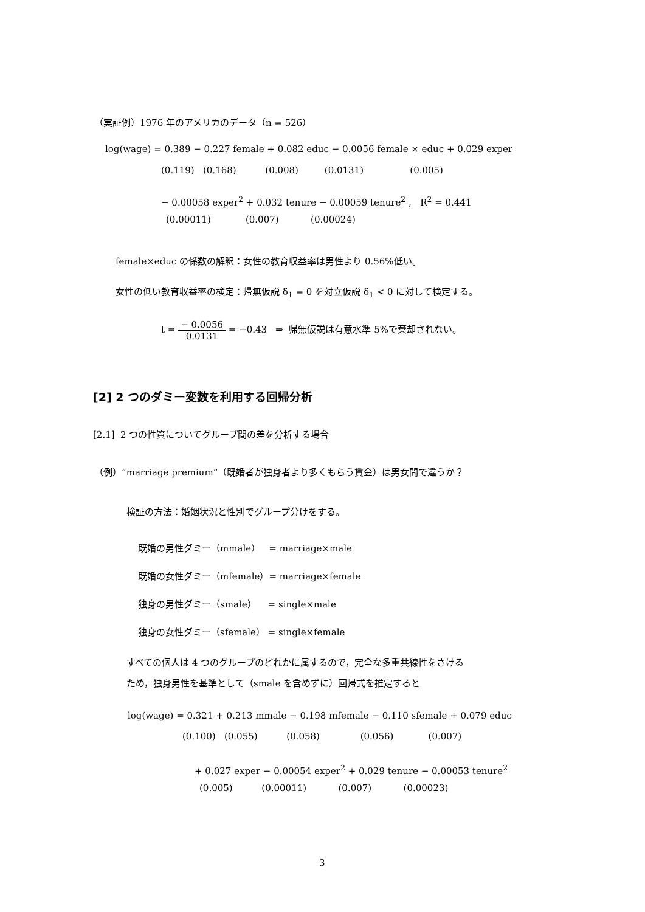（実証例）1976 年のアメリカのデータ（n = 526）
log(wage) = 0.389 − 0.227 female + 0.082 educ − 0.0056 female × educ + 0.029 exper
(0.119) (0.168) (0.008) (0.0131) (0.005)
− 0.00058 exper<sup>2</sup> + 0.032 tenure − 0.00059 tenure<sup>2</sup> , R<sup>2</sup> = 0.441
(0.00011) (0.007) (0.00024)
female×educ の係数の解釈：女性の教育収益率は男性より 0.56%低い。
女性の低い教育収益率の検定：帰無仮説 δ<sub>1</sub> = 0 を対立仮説 δ<sub>1</sub> < 0 に対して検定する。
t = − 0.0056 0.0131 = −0.43 ⇒ 帰無仮説は有意水準 5%で棄却されない。
[2] 2 つのダミー変数を利用する回帰分析
[2.1] 2 つの性質についてグループ間の差を分析する場合
（例）“marriage premium”（既婚者が独身者より多くもらう賃金）は男女間で違うか？
検証の方法：婚姻状況と性別でグループ分けをする。
既婚の男性ダミー（mmale） = marriage×male
既婚の女性ダミー（mfemale）= marriage×female
独身の男性ダミー（smale） = single×male
独身の女性ダミー（sfemale） = single×female
すべての個人は 4 つのグループのどれかに属するので，完全な多重共線性をさける
ため，独身男性を基準として（smale を含めずに）回帰式を推定すると
log(wage) = 0.321 + 0.213 mmale − 0.198 mfemale − 0.110 sfemale + 0.079 educ
(0.100) (0.055) (0.058) (0.056) (0.007)
+ 0.027 exper − 0.00054 exper<sup>2</sup> + 0.029 tenure − 0.00053 tenure<sup>2</sup>
(0.005) (0.00011) (0.007) (0.00023)
3